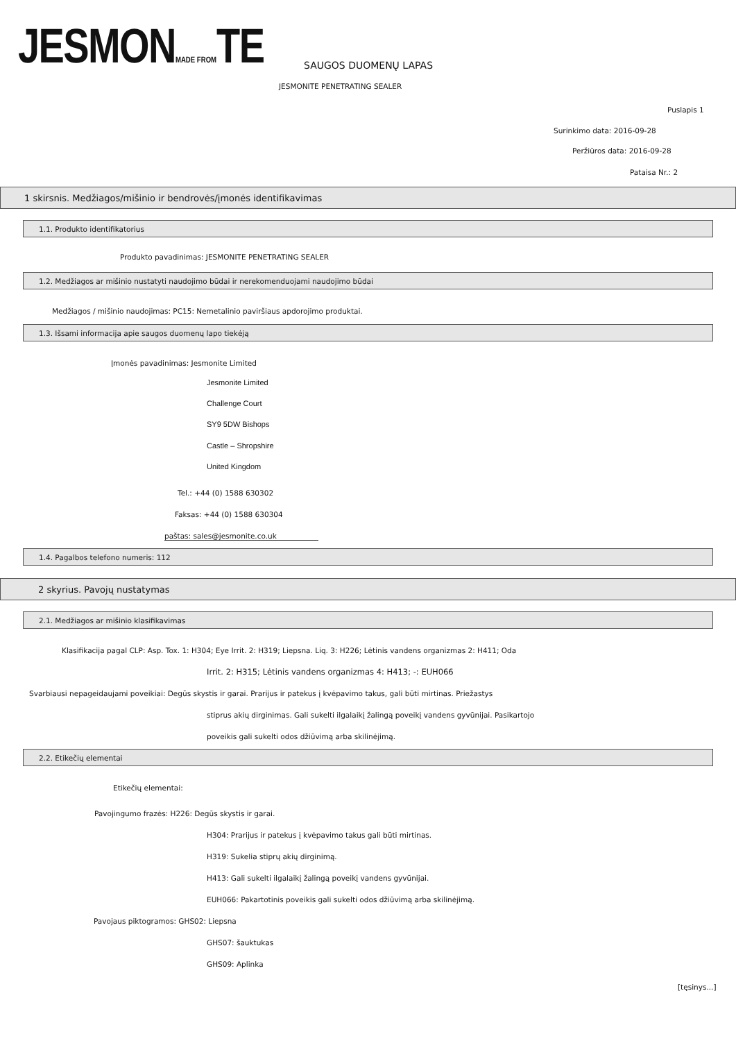JESMONMADE FROMTE SAUGOS DUOMENŲ LAPAS
JESMONITE PENETRATING SEALER
Puslapis 1
Surinkimo data: 2016-09-28
Peržiūros data: 2016-09-28
Pataisa Nr.: 2
1 skirsnis. Medžiagos/mišinio ir bendrovės/įmonės identifikavimas
1.1. Produkto identifikatorius
Produkto pavadinimas: JESMONITE PENETRATING SEALER
1.2. Medžiagos ar mišinio nustatyti naudojimo būdai ir nerekomenduojami naudojimo būdai
Medžiagos / mišinio naudojimas: PC15: Nemetalinio paviršiaus apdorojimo produktai.
1.3. Išsami informacija apie saugos duomenų lapo tiekėją
Įmonės pavadinimas: Jesmonite Limited
Jesmonite Limited
Challenge Court
SY9 5DW Bishops
Castle – Shropshire
United Kingdom
Tel.: +44 (0) 1588 630302
Faksas: +44 (0) 1588 630304
paštas: sales@jesmonite.co.uk
1.4. Pagalbos telefono numeris: 112
2 skyrius. Pavojų nustatymas
2.1. Medžiagos ar mišinio klasifikavimas
Klasifikacija pagal CLP: Asp. Tox. 1: H304; Eye Irrit. 2: H319; Liepsna. Liq. 3: H226; Lėtinis vandens organizmas 2: H411; Oda
Irrit. 2: H315; Lėtinis vandens organizmas 4: H413; -: EUH066
Svarbiausi nepageidaujami poveikiai: Degūs skystis ir garai. Prarijus ir patekus į kvėpavimo takus, gali būti mirtinas. Priežastys
stiprus akių dirginimas. Gali sukelti ilgalaikį žalingą poveikį vandens gyvūnijai. Pasikartojo
poveikis gali sukelti odos džiūvimą arba skilinėjimą.
2.2. Etikečių elementai
Etikečių elementai:
Pavojingumo frazės: H226: Degūs skystis ir garai.
H304: Prarijus ir patekus į kvėpavimo takus gali būti mirtinas.
H319: Sukelia stiprų akių dirginimą.
H413: Gali sukelti ilgalaikį žalingą poveikį vandens gyvūnijai.
EUH066: Pakartotinis poveikis gali sukelti odos džiūvimą arba skilinėjimą.
Pavojaus piktogramos: GHS02: Liepsna
GHS07: šauktukas
GHS09: Aplinka
[tęsinys...]